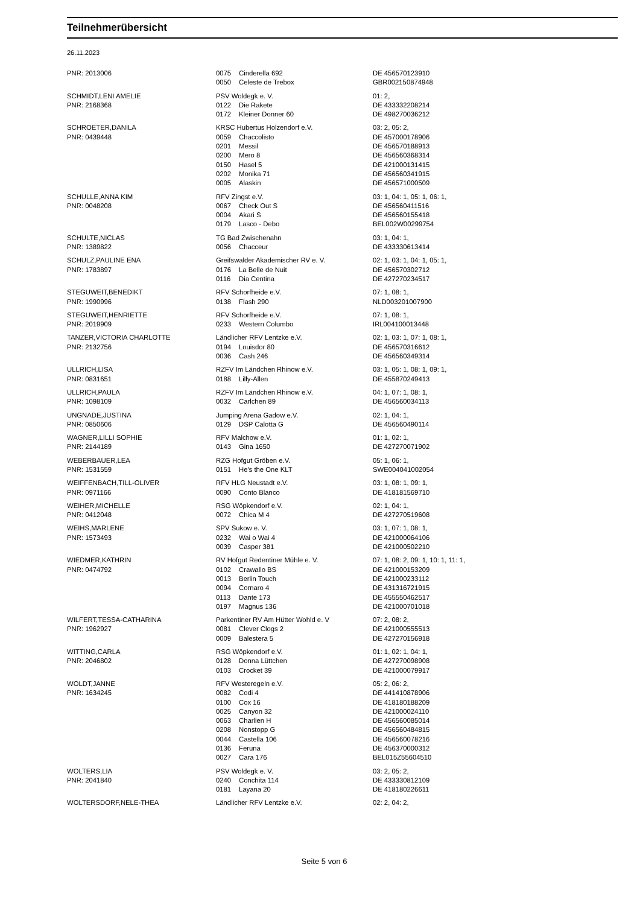Teilnehmerübersicht
26.11.2023
| PNR: 2013006 | 0075 | Cinderella 692 | DE 456570123910 |
| | 0050 | Celeste de Trebox | GBR002150874948 |
| SCHMIDT,LENI AMELIE | PSV Woldegk e. V. | | 01: 2, |
| PNR: 2168368 | 0122 | Die Rakete | DE 433332208214 |
| | 0172 | Kleiner Donner 60 | DE 498270036212 |
| SCHROETER,DANILA | KRSC Hubertus Holzendorf e.V. | | 03: 2, 05: 2, |
| PNR: 0439448 | 0059 | Chaccolisto | DE 457000178906 |
| | 0201 | Messil | DE 456570188913 |
| | 0200 | Mero 8 | DE 456560368314 |
| | 0150 | Hasel 5 | DE 421000131415 |
| | 0202 | Monika 71 | DE 456560341915 |
| | 0005 | Alaskin | DE 456571000509 |
| SCHULLE,ANNA KIM | RFV Zingst e.V. | | 03: 1, 04: 1, 05: 1, 06: 1, |
| PNR: 0048208 | 0067 | Check Out S | DE 456560411516 |
| | 0004 | Akari S | DE 456560155418 |
| | 0179 | Lasco - Debo | BEL002W00299754 |
| SCHULTE,NICLAS | TG Bad Zwischenahn | | 03: 1, 04: 1, |
| PNR: 1389822 | 0056 | Chacceur | DE 433330613414 |
| SCHULZ,PAULINE ENA | Greifswalder Akademischer RV e. V. | | 02: 1, 03: 1, 04: 1, 05: 1, |
| PNR: 1783897 | 0176 | La Belle de Nuit | DE 456570302712 |
| | 0116 | Dia Centina | DE 427270234517 |
| STEGUWEIT,BENEDIKT | RFV Schorfheide e.V. | | 07: 1, 08: 1, |
| PNR: 1990996 | 0138 | Flash 290 | NLD003201007900 |
| STEGUWEIT,HENRIETTE | RFV Schorfheide e.V. | | 07: 1, 08: 1, |
| PNR: 2019909 | 0233 | Western Columbo | IRL004100013448 |
| TANZER,VICTORIA CHARLOTTE | Ländlicher RFV Lentzke e.V. | | 02: 1, 03: 1, 07: 1, 08: 1, |
| PNR: 2132756 | 0194 | Louisdor 80 | DE 456570316612 |
| | 0036 | Cash 246 | DE 456560349314 |
| ULLRICH,LISA | RZFV Im Ländchen Rhinow e.V. | | 03: 1, 05: 1, 08: 1, 09: 1, |
| PNR: 0831651 | 0188 | Lilly-Allen | DE 455870249413 |
| ULLRICH,PAULA | RZFV Im Ländchen Rhinow e.V. | | 04: 1, 07: 1, 08: 1, |
| PNR: 1098109 | 0032 | Carlchen 89 | DE 456560034113 |
| UNGNADE,JUSTINA | Jumping Arena Gadow e.V. | | 02: 1, 04: 1, |
| PNR: 0850606 | 0129 | DSP Calotta G | DE 456560490114 |
| WAGNER,LILLI SOPHIE | RFV Malchow e.V. | | 01: 1, 02: 1, |
| PNR: 2144189 | 0143 | Gina 1650 | DE 427270071902 |
| WEBERBAUER,LEA | RZG Hofgut Gröben e.V. | | 05: 1, 06: 1, |
| PNR: 1531559 | 0151 | He's the One KLT | SWE004041002054 |
| WEIFFENBACH,TILL-OLIVER | RFV HLG Neustadt e.V. | | 03: 1, 08: 1, 09: 1, |
| PNR: 0971166 | 0090 | Conto Blanco | DE 418181569710 |
| WEIHER,MICHELLE | RSG Wöpkendorf e.V. | | 02: 1, 04: 1, |
| PNR: 0412048 | 0072 | Chica M 4 | DE 427270519608 |
| WEIHS,MARLENE | SPV Sukow e. V. | | 03: 1, 07: 1, 08: 1, |
| PNR: 1573493 | 0232 | Wai o Wai 4 | DE 421000064106 |
| | 0039 | Casper 381 | DE 421000502210 |
| WIEDMER,KATHRIN | RV Hofgut Redentiner Mühle e. V. | | 07: 1, 08: 2, 09: 1, 10: 1, 11: 1, |
| PNR: 0474792 | 0102 | Crawallo BS | DE 421000153209 |
| | 0013 | Berlin Touch | DE 421000233112 |
| | 0094 | Cornaro 4 | DE 431316721915 |
| | 0113 | Dante 173 | DE 455550462517 |
| | 0197 | Magnus 136 | DE 421000701018 |
| WILFERT,TESSA-CATHARINA | Parkentiner RV Am Hütter Wohld e. V | | 07: 2, 08: 2, |
| PNR: 1962927 | 0081 | Clever Clogs 2 | DE 421000555513 |
| | 0009 | Balestera 5 | DE 427270156918 |
| WITTING,CARLA | RSG Wöpkendorf e.V. | | 01: 1, 02: 1, 04: 1, |
| PNR: 2046802 | 0128 | Donna Lüttchen | DE 427270098908 |
| | 0103 | Crocket 39 | DE 421000079917 |
| WOLDT,JANNE | RFV Westeregeln e.V. | | 05: 2, 06: 2, |
| PNR: 1634245 | 0082 | Codi 4 | DE 441410878906 |
| | 0100 | Cox 16 | DE 418180188209 |
| | 0025 | Canyon 32 | DE 421000024110 |
| | 0063 | Charlien H | DE 456560085014 |
| | 0208 | Nonstopp G | DE 456560484815 |
| | 0044 | Castella 106 | DE 456560078216 |
| | 0136 | Feruna | DE 456370000312 |
| | 0027 | Cara 176 | BEL015Z55604510 |
| WOLTERS,LIA | PSV Woldegk e. V. | | 03: 2, 05: 2, |
| PNR: 2041840 | 0240 | Conchita 114 | DE 433330812109 |
| | 0181 | Layana 20 | DE 418180226611 |
| WOLTERSDORF,NELE-THEA | Ländlicher RFV Lentzke e.V. | | 02: 2, 04: 2, |
Seite 5 von 6